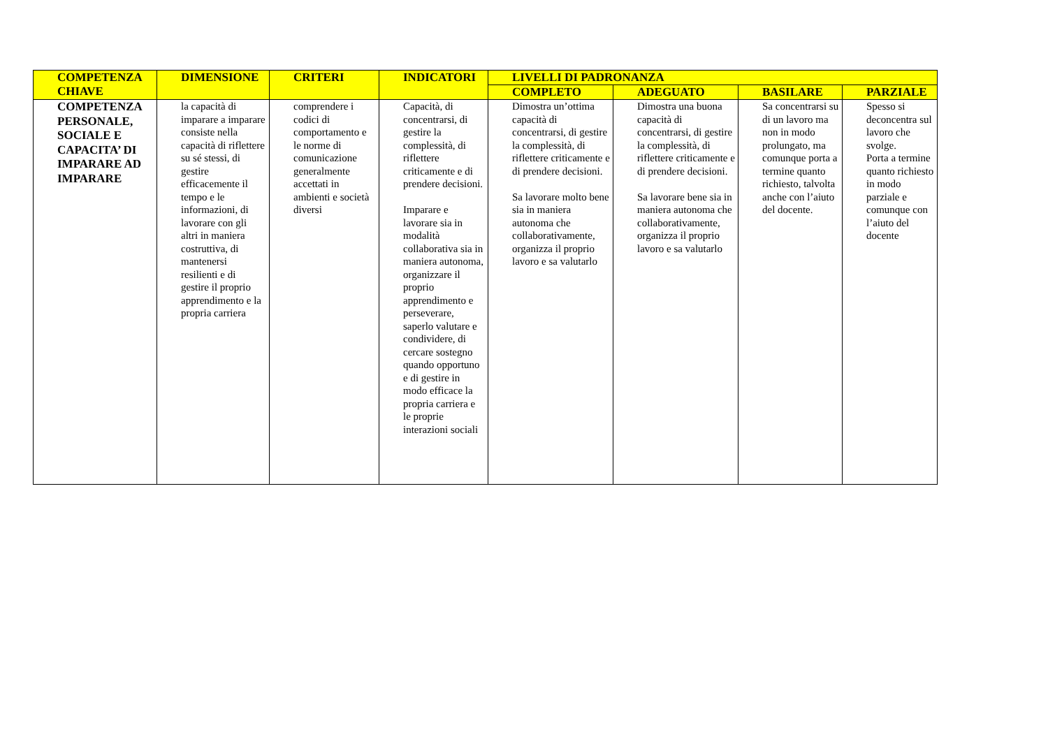| COMPETENZA CHIAVE | DIMENSIONE | CRITERI | INDICATORI | LIVELLI DI PADRONANZA | | | |
| --- | --- | --- | --- | --- | --- | --- | --- |
| | | | | COMPLETO | ADEGUATO | BASILARE | PARZIALE |
| COMPETENZA PERSONALE, SOCIALE E CAPACITA’ DI IMPARARE AD IMPARARE | la capacità di imparare a imparare consiste nella capacità di riflettere su sé stessi, di gestire efficacemente il tempo e le informazioni, di lavorare con gli altri in maniera costruttiva, di mantenersi resilienti e di gestire il proprio apprendimento e la propria carriera | comprendere i codici di comportamento e le norme di comunicazione generalmente accettati in ambienti e società diversi | Capacità, di concentrarsi, di gestire la complessità, di riflettere criticamente e di prendere decisioni. Imparare e lavorare sia in modalità collaborativa sia in maniera autonoma, organizzare il proprio apprendimento e perseverare, saperlo valutare e condividere, di cercare sostegno quando opportuno e di gestire in modo efficace la propria carriera e le proprie interazioni sociali | Dimostra un’ottima capacità di concentrarsi, di gestire la complessità, di riflettere criticamente e di prendere decisioni. Sa lavorare molto bene sia in maniera autonoma che collaborativamente, organizza il proprio lavoro e sa valutarlo | Dimostra una buona capacità di concentrarsi, di gestire la complessità, di riflettere criticamente e di prendere decisioni. Sa lavorare bene sia in maniera autonoma che collaborativamente, organizza il proprio lavoro e sa valutarlo | Sa concentrarsi su di un lavoro ma non in modo prolungato, ma comunque porta a termine quanto richiesto, talvolta anche con l’aiuto del docente. | Spesso si deconcentra sul lavoro che svolge. Porta a termine quanto richiesto in modo parziale e comunque con l’aiuto del docente |